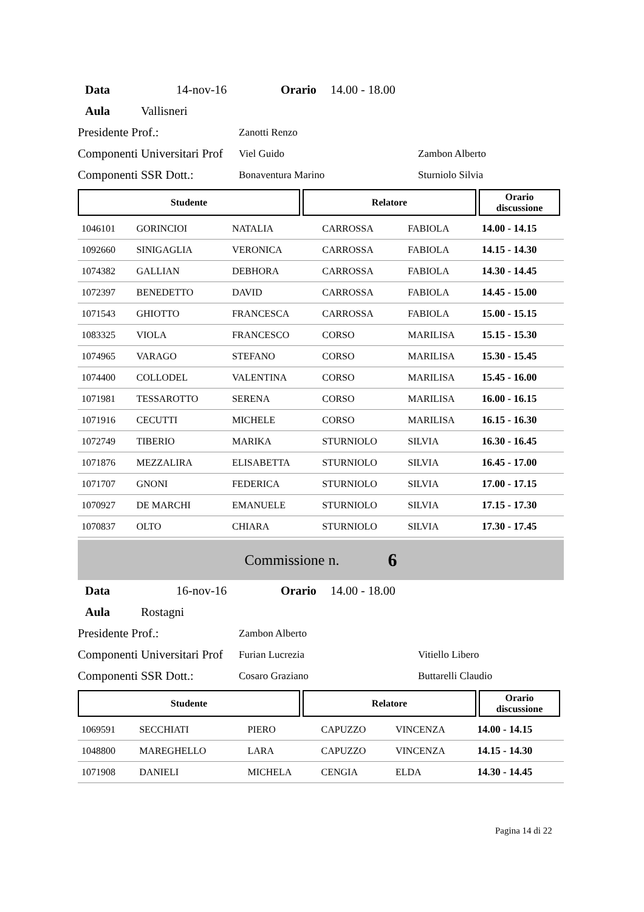Data 14-nov-16 Orario 14.00 - 18.00
Aula Vallisneri
Presidente Prof.: Zanotti Renzo
Componenti Universitari Prof Viel Guido Zambon Alberto
Componenti SSR Dott.: Bonaventura Marino Sturniolo Silvia
Studente Relatore Orario
discussione
| 1046101 | GORINCIOI | NATALIA | CARROSSA | FABIOLA | 14.00 - 14.15 |
| 1092660 | SINIGAGLIA | VERONICA | CARROSSA | FABIOLA | 14.15 - 14.30 |
| 1074382 | GALLIAN | DEBHORA | CARROSSA | FABIOLA | 14.30 - 14.45 |
| 1072397 | BENEDETTO | DAVID | CARROSSA | FABIOLA | 14.45 - 15.00 |
| 1071543 | GHIOTTO | FRANCESCA | CARROSSA | FABIOLA | 15.00 - 15.15 |
| 1083325 | VIOLA | FRANCESCO | CORSO | MARILISA | 15.15 - 15.30 |
| 1074965 | VARAGO | STEFANO | CORSO | MARILISA | 15.30 - 15.45 |
| 1074400 | COLLODEL | VALENTINA | CORSO | MARILISA | 15.45 - 16.00 |
| 1071981 | TESSAROTTO | SERENA | CORSO | MARILISA | 16.00 - 16.15 |
| 1071916 | CECUTTI | MICHELE | CORSO | MARILISA | 16.15 - 16.30 |
| 1072749 | TIBERIO | MARIKA | STURNIOLO | SILVIA | 16.30 - 16.45 |
| 1071876 | MEZZALIRA | ELISABETTA | STURNIOLO | SILVIA | 16.45 - 17.00 |
| 1071707 | GNONI | FEDERICA | STURNIOLO | SILVIA | 17.00 - 17.15 |
| 1070927 | DE MARCHI | EMANUELE | STURNIOLO | SILVIA | 17.15 - 17.30 |
| 1070837 | OLTO | CHIARA | STURNIOLO | SILVIA | 17.30 - 17.45 |
Commissione n. 6
Data 16-nov-16 Orario 14.00 - 18.00
Aula Rostagni
Presidente Prof.: Zambon Alberto
Componenti Universitari Prof Furian Lucrezia Vitiello Libero
Componenti SSR Dott.: Cosaro Graziano Buttarelli Claudio
Studente Relatore Orario
discussione
| 1069591 | SECCHIATI | PIERO | CAPUZZO | VINCENZA | 14.00 - 14.15 |
| 1048800 | MAREGHELLO | LARA | CAPUZZO | VINCENZA | 14.15 - 14.30 |
| 1071908 | DANIELI | MICHELA | CENGIA | ELDA | 14.30 - 14.45 |
Pagina 14 di 22